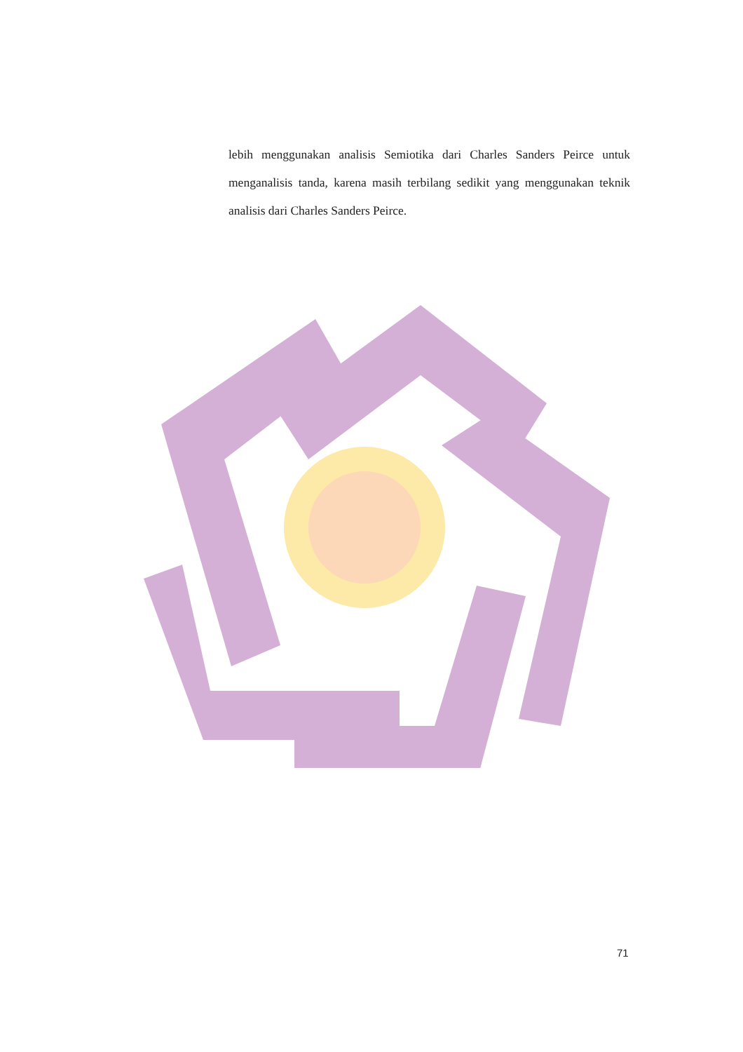lebih menggunakan analisis Semiotika dari Charles Sanders Peirce untuk menganalisis tanda, karena masih terbilang sedikit yang menggunakan teknik analisis dari Charles Sanders Peirce.
71